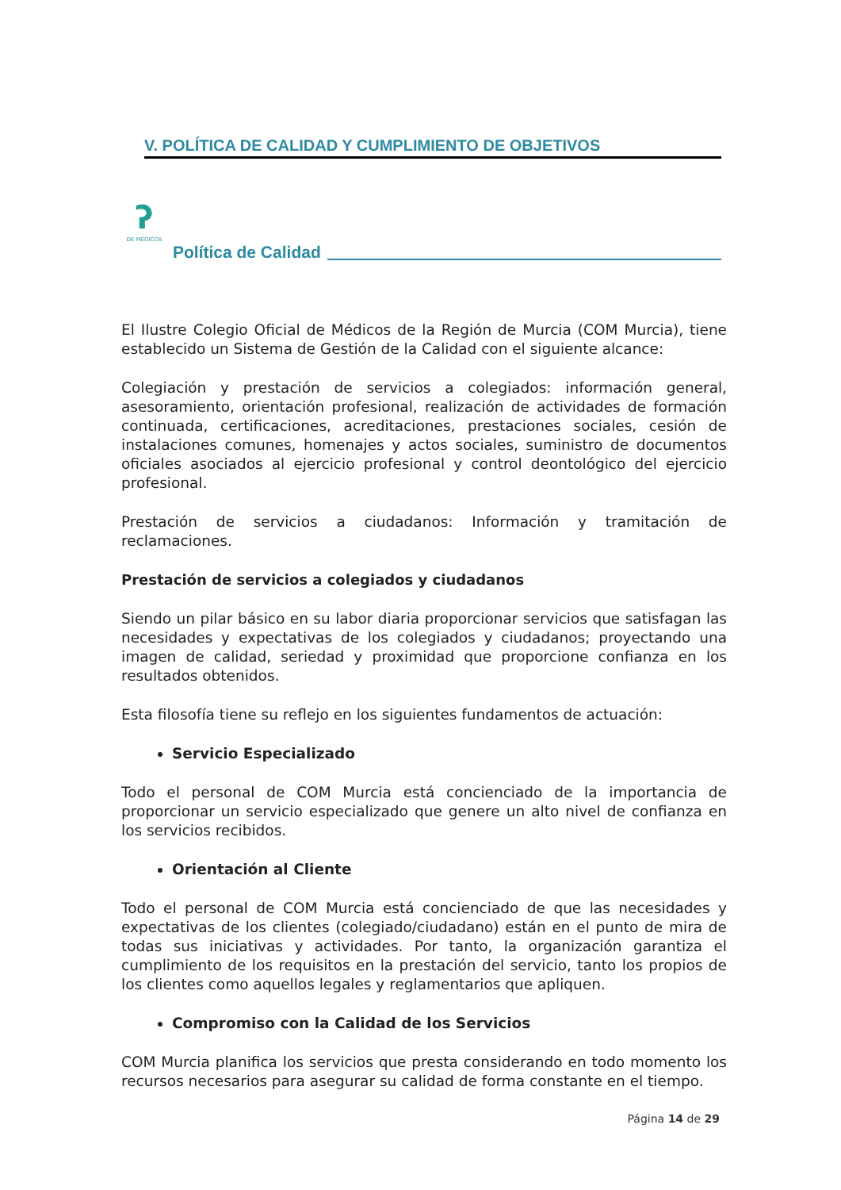V. POLÍTICA DE CALIDAD Y CUMPLIMIENTO DE OBJETIVOS
ʔ
DE MÉDICOS
Política de Calidad
El Ilustre Colegio Oficial de Médicos de la Región de Murcia (COM Murcia), tiene establecido un Sistema de Gestión de la Calidad con el siguiente alcance:
Colegiación y prestación de servicios a colegiados: información general, asesoramiento, orientación profesional, realización de actividades de formación continuada, certificaciones, acreditaciones, prestaciones sociales, cesión de instalaciones comunes, homenajes y actos sociales, suministro de documentos oficiales asociados al ejercicio profesional y control deontológico del ejercicio profesional.
Prestación de servicios a ciudadanos: Información y tramitación de reclamaciones.
Prestación de servicios a colegiados y ciudadanos
Siendo un pilar básico en su labor diaria proporcionar servicios que satisfagan las necesidades y expectativas de los colegiados y ciudadanos; proyectando una imagen de calidad, seriedad y proximidad que proporcione confianza en los resultados obtenidos.
Esta filosofía tiene su reflejo en los siguientes fundamentos de actuación:
Servicio Especializado
Todo el personal de COM Murcia está concienciado de la importancia de proporcionar un servicio especializado que genere un alto nivel de confianza en los servicios recibidos.
Orientación al Cliente
Todo el personal de COM Murcia está concienciado de que las necesidades y expectativas de los clientes (colegiado/ciudadano) están en el punto de mira de todas sus iniciativas y actividades. Por tanto, la organización garantiza el cumplimiento de los requisitos en la prestación del servicio, tanto los propios de los clientes como aquellos legales y reglamentarios que apliquen.
Compromiso con la Calidad de los Servicios
COM Murcia planifica los servicios que presta considerando en todo momento los recursos necesarios para asegurar su calidad de forma constante en el tiempo.
Página 14 de 29